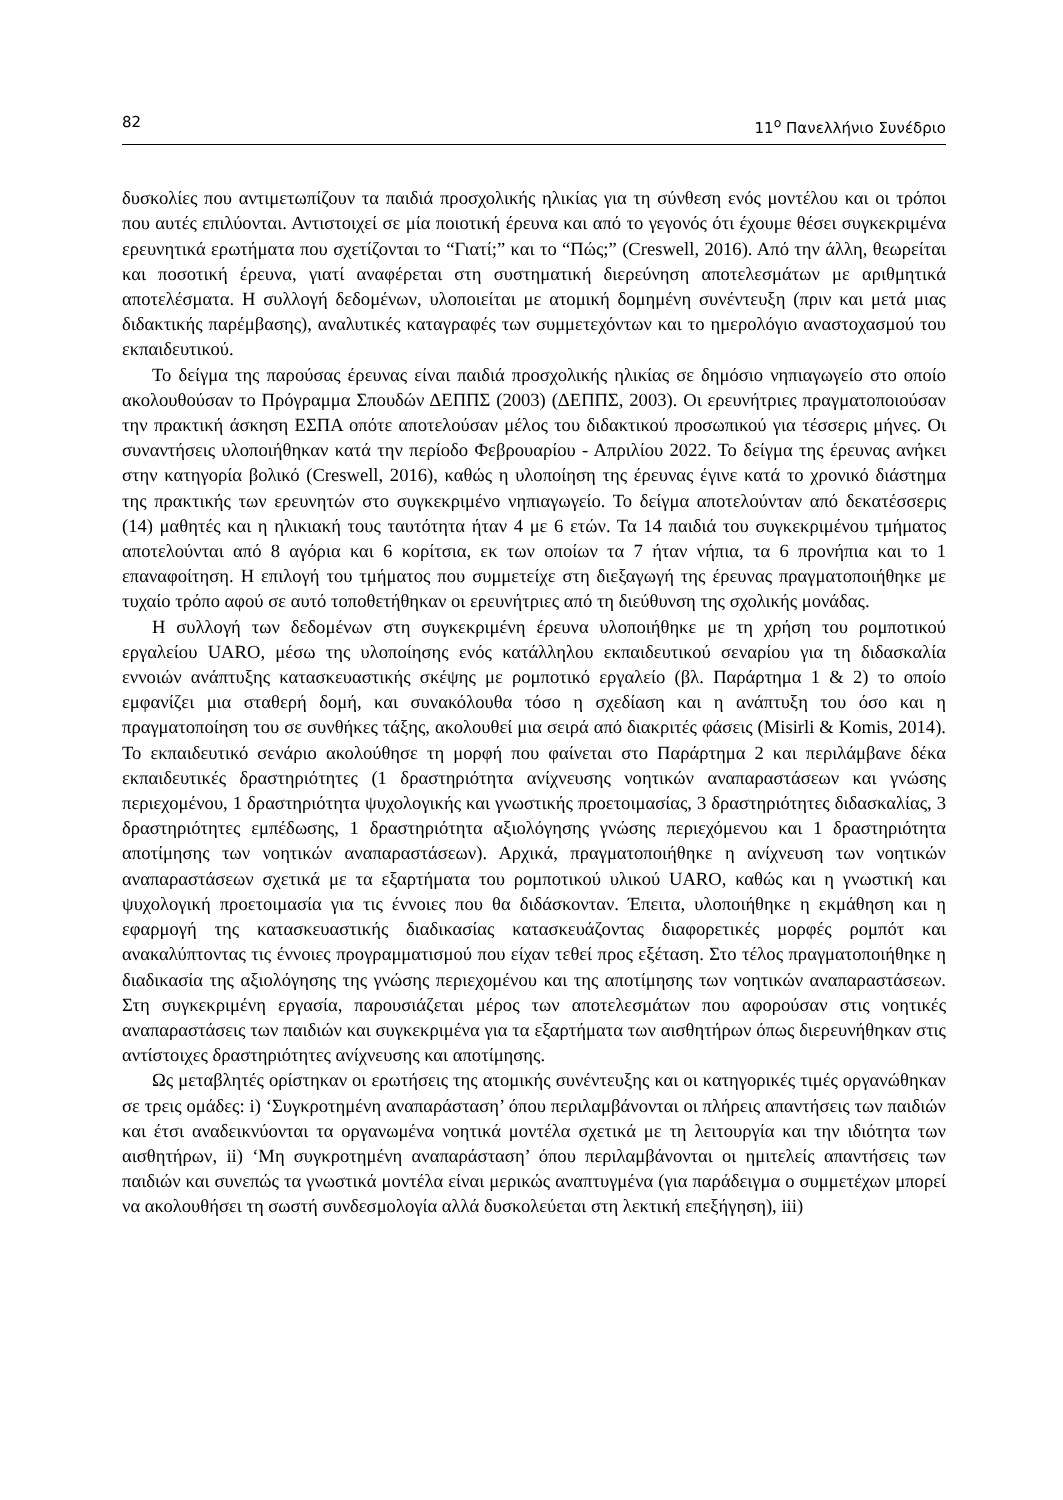82 11<sup>ο</sup> Πανελλήνιο Συνέδριο
δυσκολίες που αντιμετωπίζουν τα παιδιά προσχολικής ηλικίας για τη σύνθεση ενός μοντέλου και οι τρόποι που αυτές επιλύονται. Αντιστοιχεί σε μία ποιοτική έρευνα και από το γεγονός ότι έχουμε θέσει συγκεκριμένα ερευνητικά ερωτήματα που σχετίζονται το “Γιατί;” και το “Πώς;” (Creswell, 2016). Από την άλλη, θεωρείται και ποσοτική έρευνα, γιατί αναφέρεται στη συστηματική διερεύνηση αποτελεσμάτων με αριθμητικά αποτελέσματα. Η συλλογή δεδομένων, υλοποιείται με ατομική δομημένη συνέντευξη (πριν και μετά μιας διδακτικής παρέμβασης), αναλυτικές καταγραφές των συμμετεχόντων και το ημερολόγιο αναστοχασμού του εκπαιδευτικού.
Το δείγμα της παρούσας έρευνας είναι παιδιά προσχολικής ηλικίας σε δημόσιο νηπιαγωγείο στο οποίο ακολουθούσαν το Πρόγραμμα Σπουδών ΔΕΠΠΣ (2003) (ΔΕΠΠΣ, 2003). Οι ερευνήτριες πραγματοποιούσαν την πρακτική άσκηση ΕΣΠΑ οπότε αποτελούσαν μέλος του διδακτικού προσωπικού για τέσσερις μήνες. Οι συναντήσεις υλοποιήθηκαν κατά την περίοδο Φεβρουαρίου - Απριλίου 2022. Το δείγμα της έρευνας ανήκει στην κατηγορία βολικό (Creswell, 2016), καθώς η υλοποίηση της έρευνας έγινε κατά το χρονικό διάστημα της πρακτικής των ερευνητών στο συγκεκριμένο νηπιαγωγείο. Το δείγμα αποτελούνταν από δεκατέσσερις (14) μαθητές και η ηλικιακή τους ταυτότητα ήταν 4 με 6 ετών. Τα 14 παιδιά του συγκεκριμένου τμήματος αποτελούνται από 8 αγόρια και 6 κορίτσια, εκ των οποίων τα 7 ήταν νήπια, τα 6 προνήπια και το 1 επαναφοίτηση. Η επιλογή του τμήματος που συμμετείχε στη διεξαγωγή της έρευνας πραγματοποιήθηκε με τυχαίο τρόπο αφού σε αυτό τοποθετήθηκαν οι ερευνήτριες από τη διεύθυνση της σχολικής μονάδας.
Η συλλογή των δεδομένων στη συγκεκριμένη έρευνα υλοποιήθηκε με τη χρήση του ρομποτικού εργαλείου UARO, μέσω της υλοποίησης ενός κατάλληλου εκπαιδευτικού σεναρίου για τη διδασκαλία εννοιών ανάπτυξης κατασκευαστικής σκέψης με ρομποτικό εργαλείο (βλ. Παράρτημα 1 & 2) το οποίο εμφανίζει μια σταθερή δομή, και συνακόλουθα τόσο η σχεδίαση και η ανάπτυξη του όσο και η πραγματοποίηση του σε συνθήκες τάξης, ακολουθεί μια σειρά από διακριτές φάσεις (Misirli & Komis, 2014). Το εκπαιδευτικό σενάριο ακολούθησε τη μορφή που φαίνεται στο Παράρτημα 2 και περιλάμβανε δέκα εκπαιδευτικές δραστηριότητες (1 δραστηριότητα ανίχνευσης νοητικών αναπαραστάσεων και γνώσης περιεχομένου, 1 δραστηριότητα ψυχολογικής και γνωστικής προετοιμασίας, 3 δραστηριότητες διδασκαλίας, 3 δραστηριότητες εμπέδωσης, 1 δραστηριότητα αξιολόγησης γνώσης περιεχόμενου και 1 δραστηριότητα αποτίμησης των νοητικών αναπαραστάσεων). Αρχικά, πραγματοποιήθηκε η ανίχνευση των νοητικών αναπαραστάσεων σχετικά με τα εξαρτήματα του ρομποτικού υλικού UARO, καθώς και η γνωστική και ψυχολογική προετοιμασία για τις έννοιες που θα διδάσκονταν. Έπειτα, υλοποιήθηκε η εκμάθηση και η εφαρμογή της κατασκευαστικής διαδικασίας κατασκευάζοντας διαφορετικές μορφές ρομπότ και ανακαλύπτοντας τις έννοιες προγραμματισμού που είχαν τεθεί προς εξέταση. Στο τέλος πραγματοποιήθηκε η διαδικασία της αξιολόγησης της γνώσης περιεχομένου και της αποτίμησης των νοητικών αναπαραστάσεων. Στη συγκεκριμένη εργασία, παρουσιάζεται μέρος των αποτελεσμάτων που αφορούσαν στις νοητικές αναπαραστάσεις των παιδιών και συγκεκριμένα για τα εξαρτήματα των αισθητήρων όπως διερευνήθηκαν στις αντίστοιχες δραστηριότητες ανίχνευσης και αποτίμησης.
Ως μεταβλητές ορίστηκαν οι ερωτήσεις της ατομικής συνέντευξης και οι κατηγορικές τιμές οργανώθηκαν σε τρεις ομάδες: i) ‘Συγκροτημένη αναπαράσταση’ όπου περιλαμβάνονται οι πλήρεις απαντήσεις των παιδιών και έτσι αναδεικνύονται τα οργανωμένα νοητικά μοντέλα σχετικά με τη λειτουργία και την ιδιότητα των αισθητήρων, ii) ‘Μη συγκροτημένη αναπαράσταση’ όπου περιλαμβάνονται οι ημιτελείς απαντήσεις των παιδιών και συνεπώς τα γνωστικά μοντέλα είναι μερικώς αναπτυγμένα (για παράδειγμα ο συμμετέχων μπορεί να ακολουθήσει τη σωστή συνδεσμολογία αλλά δυσκολεύεται στη λεκτική επεξήγηση), iii)